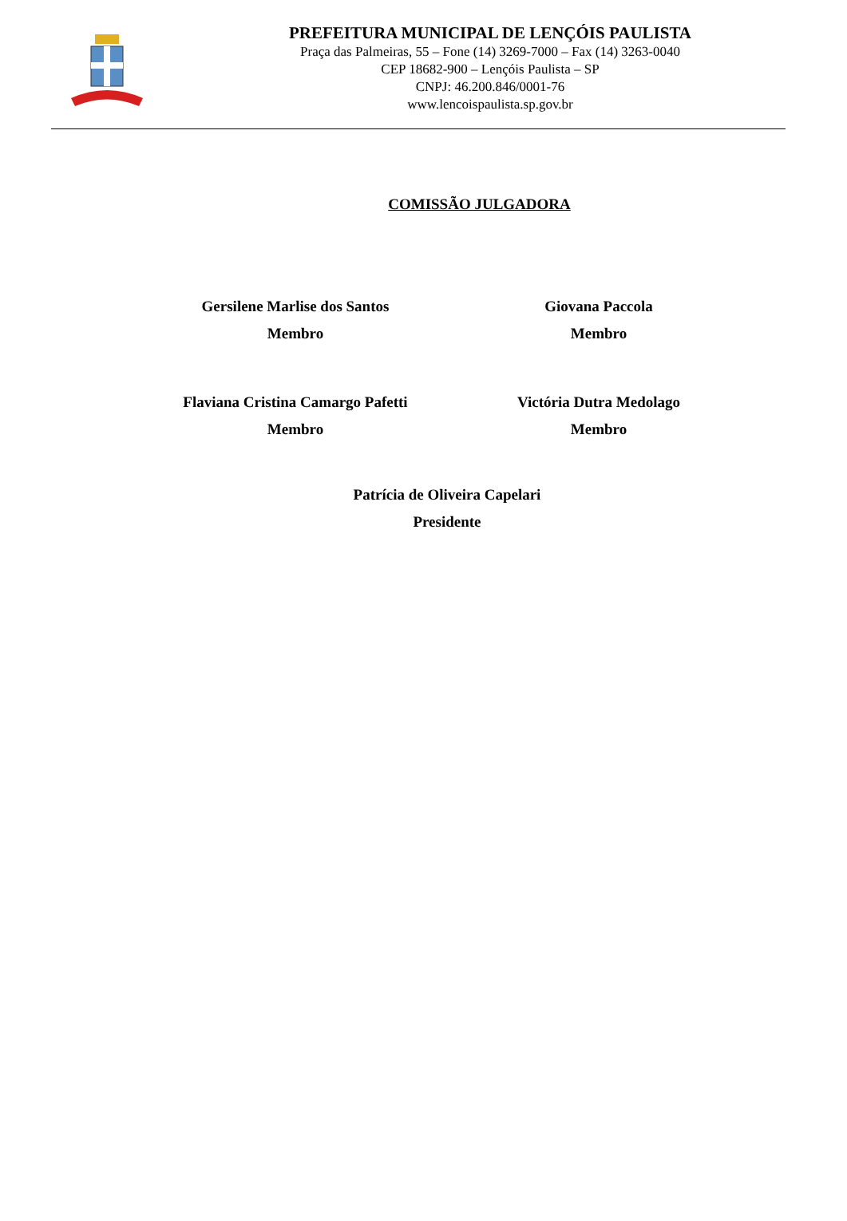PREFEITURA MUNICIPAL DE LENÇÓIS PAULISTA
Praça das Palmeiras, 55 – Fone (14) 3269-7000 – Fax (14) 3263-0040
CEP 18682-900 – Lençóis Paulista – SP
CNPJ: 46.200.846/0001-76
www.lencoispaulista.sp.gov.br
COMISSÃO JULGADORA
Gersilene Marlise dos Santos
Membro
Giovana Paccola
Membro
Flaviana Cristina Camargo Pafetti
Membro
Victória Dutra Medolago
Membro
Patrícia de Oliveira Capelari
Presidente